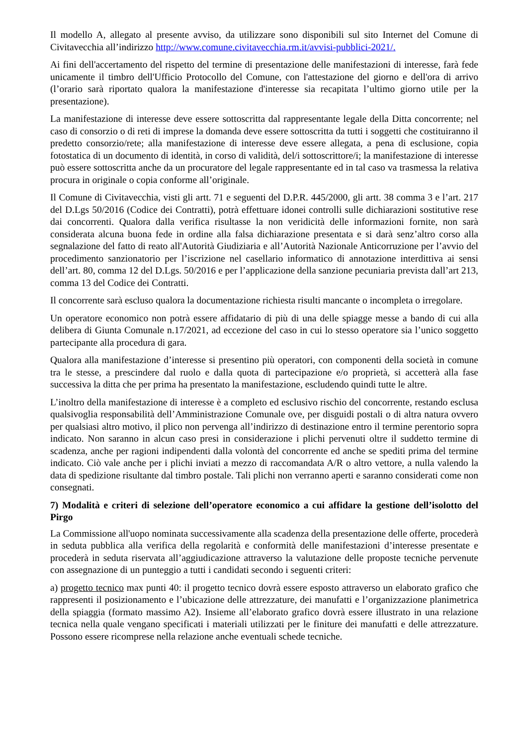Il modello A, allegato al presente avviso, da utilizzare sono disponibili sul sito Internet del Comune di Civitavecchia all’indirizzo http://www.comune.civitavecchia.rm.it/avvisi-pubblici-2021/.
Ai fini dell'accertamento del rispetto del termine di presentazione delle manifestazioni di interesse, farà fede unicamente il timbro dell'Ufficio Protocollo del Comune, con l'attestazione del giorno e dell'ora di arrivo (l’orario sarà riportato qualora la manifestazione d'interesse sia recapitata l’ultimo giorno utile per la presentazione).
La manifestazione di interesse deve essere sottoscritta dal rappresentante legale della Ditta concorrente; nel caso di consorzio o di reti di imprese la domanda deve essere sottoscritta da tutti i soggetti che costituiranno il predetto consorzio/rete; alla manifestazione di interesse deve essere allegata, a pena di esclusione, copia fotostatica di un documento di identità, in corso di validità, del/i sottoscrittore/i; la manifestazione di interesse può essere sottoscritta anche da un procuratore del legale rappresentante ed in tal caso va trasmessa la relativa procura in originale o copia conforme all’originale.
Il Comune di Civitavecchia, visti gli artt. 71 e seguenti del D.P.R. 445/2000, gli artt. 38 comma 3 e l’art. 217 del D.Lgs 50/2016 (Codice dei Contratti), potrà effettuare idonei controlli sulle dichiarazioni sostitutive rese dai concorrenti. Qualora dalla verifica risultasse la non veridicità delle informazioni fornite, non sarà considerata alcuna buona fede in ordine alla falsa dichiarazione presentata e si darà senz’altro corso alla segnalazione del fatto di reato all'Autorità Giudiziaria e all’Autorità Nazionale Anticorruzione per l’avvio del procedimento sanzionatorio per l’iscrizione nel casellario informatico di annotazione interdittiva ai sensi dell’art. 80, comma 12 del D.Lgs. 50/2016 e per l’applicazione della sanzione pecuniaria prevista dall’art 213, comma 13 del Codice dei Contratti.
Il concorrente sarà escluso qualora la documentazione richiesta risulti mancante o incompleta o irregolare.
Un operatore economico non potrà essere affidatario di più di una delle spiagge messe a bando di cui alla delibera di Giunta Comunale n.17/2021, ad eccezione del caso in cui lo stesso operatore sia l’unico soggetto partecipante alla procedura di gara.
Qualora alla manifestazione d’interesse si presentino più operatori, con componenti della società in comune tra le stesse, a prescindere dal ruolo e dalla quota di partecipazione e/o proprietà, si accetterà alla fase successiva la ditta che per prima ha presentato la manifestazione, escludendo quindi tutte le altre.
L’inoltro della manifestazione di interesse è a completo ed esclusivo rischio del concorrente, restando esclusa qualsivoglia responsabilità dell’Amministrazione Comunale ove, per disguidi postali o di altra natura ovvero per qualsiasi altro motivo, il plico non pervenga all’indirizzo di destinazione entro il termine perentorio sopra indicato. Non saranno in alcun caso presi in considerazione i plichi pervenuti oltre il suddetto termine di scadenza, anche per ragioni indipendenti dalla volontà del concorrente ed anche se spediti prima del termine indicato. Ciò vale anche per i plichi inviati a mezzo di raccomandata A/R o altro vettore, a nulla valendo la data di spedizione risultante dal timbro postale. Tali plichi non verranno aperti e saranno considerati come non consegnati.
7) Modalità e criteri di selezione dell’operatore economico a cui affidare la gestione dell’isolotto del Pirgo
La Commissione all'uopo nominata successivamente alla scadenza della presentazione delle offerte, procederà in seduta pubblica alla verifica della regolarità e conformità delle manifestazioni d’interesse presentate e procederà in seduta riservata all’aggiudicazione attraverso la valutazione delle proposte tecniche pervenute con assegnazione di un punteggio a tutti i candidati secondo i seguenti criteri:
a) progetto tecnico max punti 40: il progetto tecnico dovrà essere esposto attraverso un elaborato grafico che rappresenti il posizionamento e l’ubicazione delle attrezzature, dei manufatti e l’organizzazione planimetrica della spiaggia (formato massimo A2). Insieme all’elaborato grafico dovrà essere illustrato in una relazione tecnica nella quale vengano specificati i materiali utilizzati per le finiture dei manufatti e delle attrezzature. Possono essere ricomprese nella relazione anche eventuali schede tecniche.